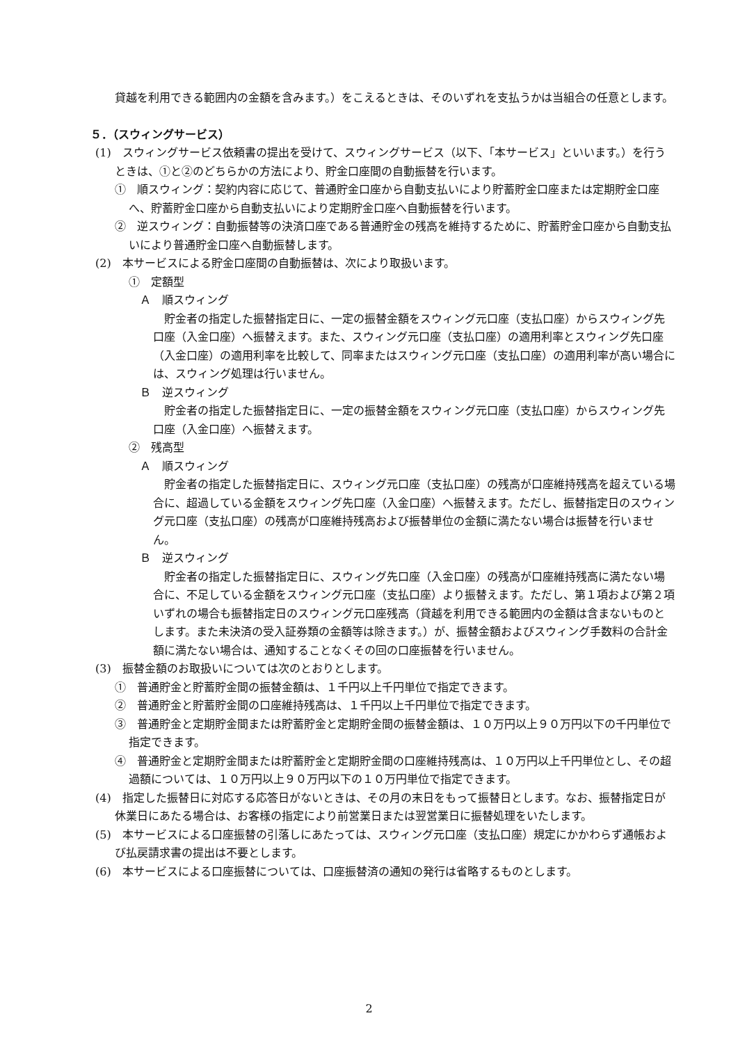貸越を利用できる範囲内の金額を含みます。）をこえるときは、そのいずれを支払うかは当組合の任意とします。
５．（スウィングサービス）
(1)　スウィングサービス依頼書の提出を受けて、スウィングサービス（以下、「本サービス」といいます。）を行うときは、①と②のどちらかの方法により、貯金口座間の自動振替を行います。
①　順スウィング：契約内容に応じて、普通貯金口座から自動支払いにより貯蓄貯金口座または定期貯金口座へ、貯蓄貯金口座から自動支払いにより定期貯金口座へ自動振替を行います。
②　逆スウィング：自動振替等の決済口座である普通貯金の残高を維持するために、貯蓄貯金口座から自動支払いにより普通貯金口座へ自動振替します。
(2)　本サービスによる貯金口座間の自動振替は、次により取扱います。
①　定額型
　Ａ　順スウィング
　貯金者の指定した振替指定日に、一定の振替金額をスウィング元口座（支払口座）からスウィング先口座（入金口座）へ振替えます。また、スウィング元口座（支払口座）の適用利率とスウィング先口座（入金口座）の適用利率を比較して、同率またはスウィング元口座（支払口座）の適用利率が高い場合には、スウィング処理は行いません。
　Ｂ　逆スウィング
　貯金者の指定した振替指定日に、一定の振替金額をスウィング元口座（支払口座）からスウィング先口座（入金口座）へ振替えます。
②　残高型
　Ａ　順スウィング
　貯金者の指定した振替指定日に、スウィング元口座（支払口座）の残高が口座維持残高を超えている場合に、超過している金額をスウィング先口座（入金口座）へ振替えます。ただし、振替指定日のスウィング元口座（支払口座）の残高が口座維持残高および振替単位の金額に満たない場合は振替を行いません。
　Ｂ　逆スウィング
　貯金者の指定した振替指定日に、スウィング先口座（入金口座）の残高が口座維持残高に満たない場合に、不足している金額をスウィング元口座（支払口座）より振替えます。ただし、第１項および第２項いずれの場合も振替指定日のスウィング元口座残高（貸越を利用できる範囲内の金額は含まないものとします。また未決済の受入証券類の金額等は除きます。）が、振替金額およびスウィング手数料の合計金額に満たない場合は、通知することなくその回の口座振替を行いません。
(3)　振替金額のお取扱いについては次のとおりとします。
①　普通貯金と貯蓄貯金間の振替金額は、１千円以上千円単位で指定できます。
②　普通貯金と貯蓄貯金間の口座維持残高は、１千円以上千円単位で指定できます。
③　普通貯金と定期貯金間または貯蓄貯金と定期貯金間の振替金額は、１０万円以上９０万円以下の千円単位で指定できます。
④　普通貯金と定期貯金間または貯蓄貯金と定期貯金間の口座維持残高は、１０万円以上千円単位とし、その超過額については、１０万円以上９０万円以下の１０万円単位で指定できます。
(4)　指定した振替日に対応する応答日がないときは、その月の末日をもって振替日とします。なお、振替指定日が休業日にあたる場合は、お客様の指定により前営業日または翌営業日に振替処理をいたします。
(5)　本サービスによる口座振替の引落しにあたっては、スウィング元口座（支払口座）規定にかかわらず通帳および払戻請求書の提出は不要とします。
(6)　本サービスによる口座振替については、口座振替済の通知の発行は省略するものとします。
2